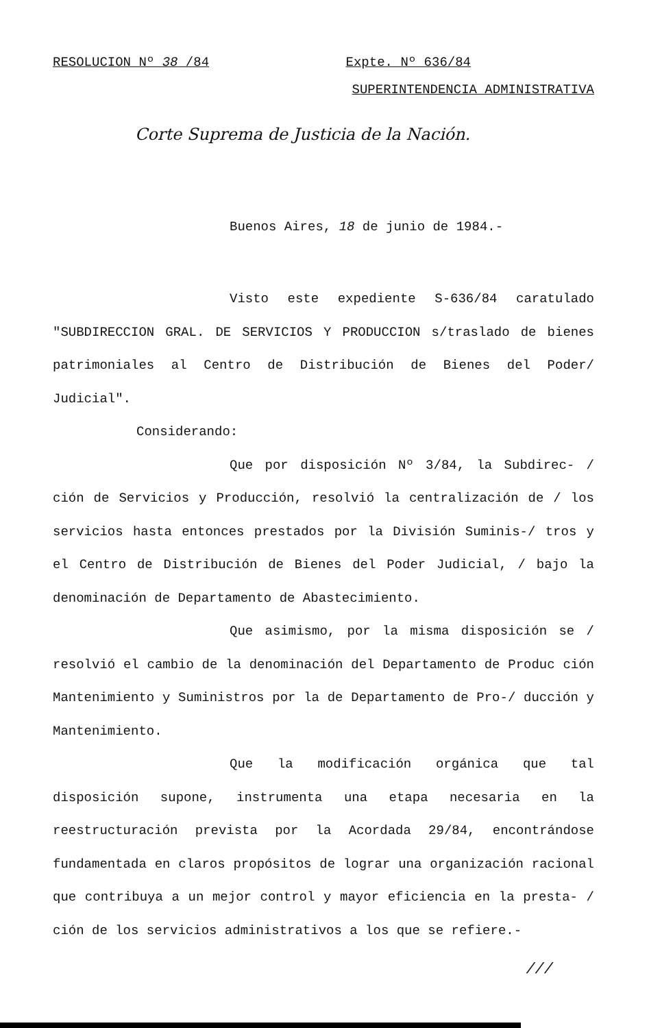RESOLUCION Nº 38 /84 Expte. Nº 636/84
SUPERINTENDENCIA ADMINISTRATIVA
Corte Suprema de Justicia de la Nación.
Buenos Aires, 18 de junio de 1984.-
Visto este expediente S-636/84 caratulado "SUBDIRECCION GRAL. DE SERVICIOS Y PRODUCCION s/traslado de bienes patrimoniales al Centro de Distribución de Bienes del Poder/ Judicial".
Considerando:
Que por disposición Nº 3/84, la Subdirec- / ción de Servicios y Producción, resolvió la centralización de / los servicios hasta entonces prestados por la División Suminis-/ tros y el Centro de Distribución de Bienes del Poder Judicial, / bajo la denominación de Departamento de Abastecimiento.
Que asimismo, por la misma disposición se / resolvió el cambio de la denominación del Departamento de Produc ción Mantenimiento y Suministros por la de Departamento de Pro-/ ducción y Mantenimiento.
Que la modificación orgánica que tal disposición supone, instrumenta una etapa necesaria en la reestructuración prevista por la Acordada 29/84, encontrándose fundamentada en claros propósitos de lograr una organización racional que contribuya a un mejor control y mayor eficiencia en la presta- / ción de los servicios administrativos a los que se refiere.-
///